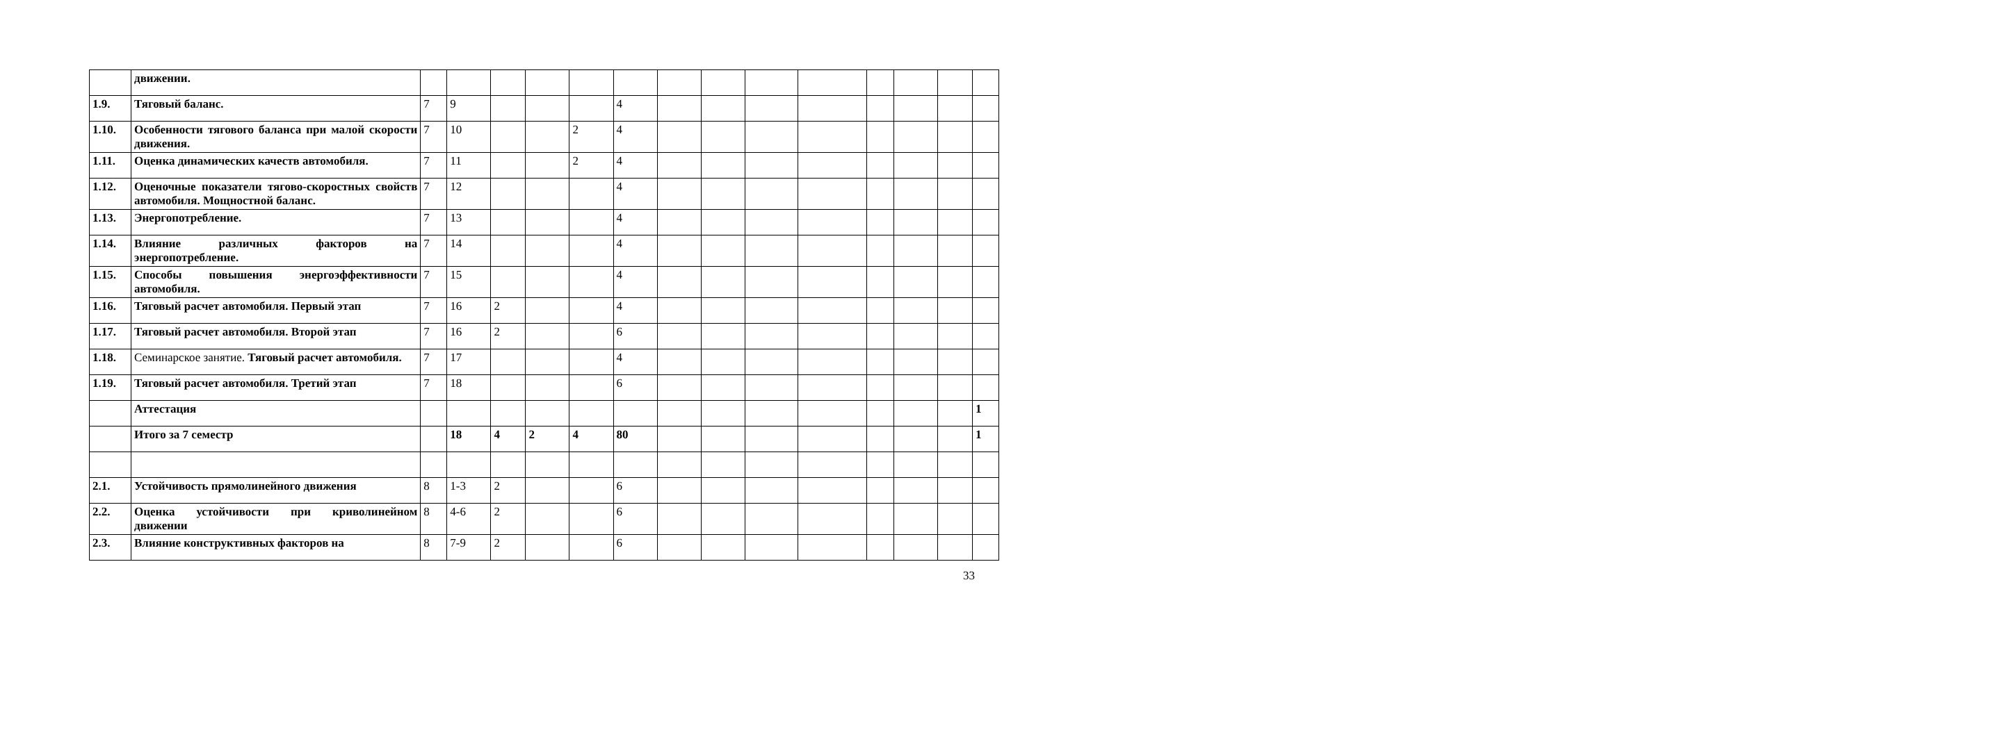| | движении. | | | | | | | | | | | | | | |
| 1.9. | Тяговый баланс. | 7 | 9 | | | | 4 | | | | | | | | |
| 1.10. | Особенности тягового баланса при малой скорости движения. | 7 | 10 | | | 2 | 4 | | | | | | | | |
| 1.11. | Оценка динамических качеств автомобиля. | 7 | 11 | | | 2 | 4 | | | | | | | | |
| 1.12. | Оценочные показатели тягово-скоростных свойств автомобиля. Мощностной баланс. | 7 | 12 | | | | 4 | | | | | | | | |
| 1.13. | Энергопотребление. | 7 | 13 | | | | 4 | | | | | | | | |
| 1.14. | Влияние различных факторов на энергопотребление. | 7 | 14 | | | | 4 | | | | | | | | |
| 1.15. | Способы повышения энергоэффективности автомобиля. | 7 | 15 | | | | 4 | | | | | | | | |
| 1.16. | Тяговый расчет автомобиля. Первый этап | 7 | 16 | 2 | | | 4 | | | | | | | | |
| 1.17. | Тяговый расчет автомобиля. Второй этап | 7 | 16 | 2 | | | 6 | | | | | | | | |
| 1.18. | Семинарское занятие. Тяговый расчет автомобиля. | 7 | 17 | | | | 4 | | | | | | | | |
| 1.19. | Тяговый расчет автомобиля. Третий этап | 7 | 18 | | | | 6 | | | | | | | | |
| | Аттестация | | | | | | | | | | | | | | 1 |
| | Итого за 7 семестр | | 18 | 4 | 2 | 4 | 80 | | | | | | | | 1 |
| 2.1. | Устойчивость прямолинейного движения | 8 | 1-3 | 2 | | | 6 | | | | | | | | |
| 2.2. | Оценка устойчивости при криволинейном движении | 8 | 4-6 | 2 | | | 6 | | | | | | | | |
| 2.3. | Влияние конструктивных факторов на | 8 | 7-9 | 2 | | | 6 | | | | | | | | |
33